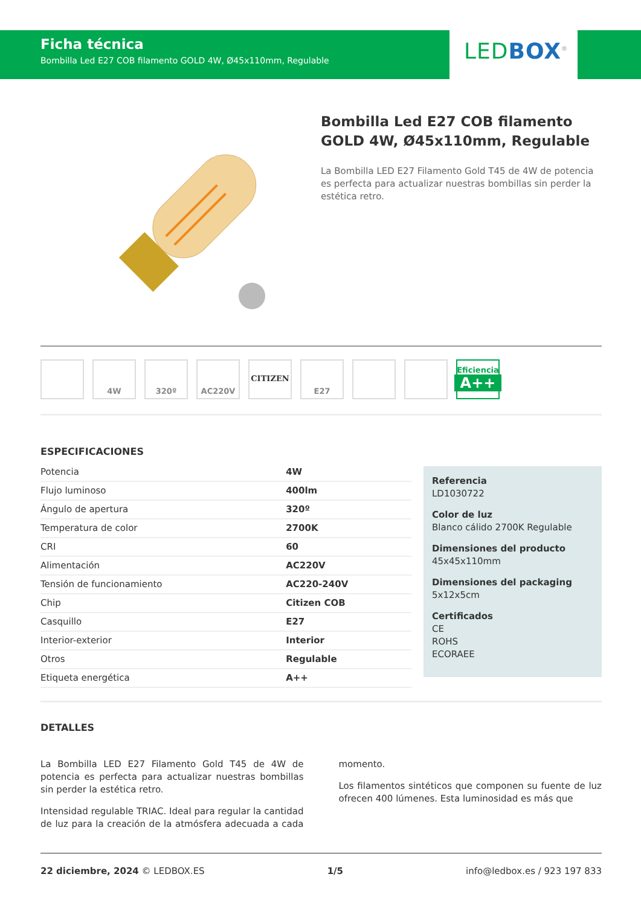Ficha técnica
Bombilla Led E27 COB filamento GOLD 4W, Ø45x110mm, Regulable
LEDBOX<sup>®</sup>
Bombilla Led E27 COB filamento GOLD 4W, Ø45x110mm, Regulable
La Bombilla LED E27 Filamento Gold T45 de 4W de potencia es perfecta para actualizar nuestras bombillas sin perder la estética retro.
4W 320º AC220V CITIZEN E27 Eficiencia
A++
ESPECIFICACIONES
| Potencia | 4W |
| Flujo luminoso | 400lm |
| Ángulo de apertura | 320º |
| Temperatura de color | 2700K |
| CRI | 60 |
| Alimentación | AC220V |
| Tensión de funcionamiento | AC220-240V |
| Chip | Citizen COB |
| Casquillo | E27 |
| Interior-exterior | Interior |
| Otros | Regulable |
| Etiqueta energética | A++ |
Referencia
LD1030722
Color de luz
Blanco cálido 2700K Regulable
Dimensiones del producto
45x45x110mm
Dimensiones del packaging
5x12x5cm
Certificados
CE
ROHS
ECORAEE
DETALLES
La Bombilla LED E27 Filamento Gold T45 de 4W de potencia es perfecta para actualizar nuestras bombillas sin perder la estética retro.
Intensidad regulable TRIAC. Ideal para regular la cantidad de luz para la creación de la atmósfera adecuada a cada momento.
Los filamentos sintéticos que componen su fuente de luz ofrecen 400 lúmenes. Esta luminosidad es más que
22 diciembre, 2024 © LEDBOX.ES 1/5 info@ledbox.es / 923 197 833